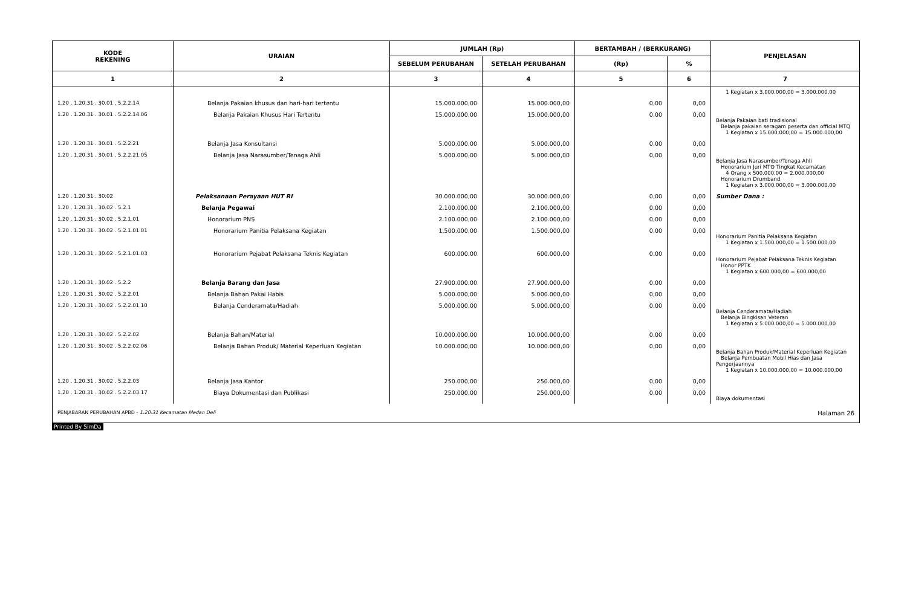| KODE REKENING | URAIAN | JUMLAH (Rp) | | BERTAMBAH / (BERKURANG) | | PENJELASAN |
| --- | --- | --- | --- | --- | --- | --- |
| | | SEBELUM PERUBAHAN | SETELAH PERUBAHAN | (Rp) | % | |
| 1 | 2 | 3 | 4 | 5 | 6 | 7 |
| | | | | | | 1 Kegiatan x 3.000.000,00 = 3.000.000,00 |
| 1.20 . 1.20.31 . 30.01 . 5.2.2.14 | Belanja Pakaian khusus dan hari-hari tertentu | 15.000.000,00 | 15.000.000,00 | 0,00 | 0,00 | |
| 1.20 . 1.20.31 . 30.01 . 5.2.2.14.06 | Belanja Pakaian Khusus Hari Tertentu | 15.000.000,00 | 15.000.000,00 | 0,00 | 0,00 | Belanja Pakaian bati tradisional Belanja pakaian seragam peserta dan official MTQ 1 Kegiatan x 15.000.000,00 = 15.000.000,00 |
| 1.20 . 1.20.31 . 30.01 . 5.2.2.21 | Belanja Jasa Konsultansi | 5.000.000,00 | 5.000.000,00 | 0,00 | 0,00 | |
| 1.20 . 1.20.31 . 30.01 . 5.2.2.21.05 | Belanja Jasa Narasumber/Tenaga Ahli | 5.000.000,00 | 5.000.000,00 | 0,00 | 0,00 | Belanja Jasa Narasumber/Tenaga Ahli Honorarium Juri MTQ Tingkat Kecamatan 4 Orang x 500.000,00 = 2.000.000,00 Honorarium Drumband 1 Kegiatan x 3.000.000,00 = 3.000.000,00 |
| 1.20 . 1.20.31 . 30.02 | Pelaksanaan Perayaan HUT RI | 30.000.000,00 | 30.000.000,00 | 0,00 | 0,00 | Sumber Dana : |
| 1.20 . 1.20.31 . 30.02 . 5.2.1 | Belanja Pegawai | 2.100.000,00 | 2.100.000,00 | 0,00 | 0,00 | |
| 1.20 . 1.20.31 . 30.02 . 5.2.1.01 | Honorarium PNS | 2.100.000,00 | 2.100.000,00 | 0,00 | 0,00 | |
| 1.20 . 1.20.31 . 30.02 . 5.2.1.01.01 | Honorarium Panitia Pelaksana Kegiatan | 1.500.000,00 | 1.500.000,00 | 0,00 | 0,00 | Honorarium Panitia Pelaksana Kegiatan 1 Kegiatan x 1.500.000,00 = 1.500.000,00 |
| 1.20 . 1.20.31 . 30.02 . 5.2.1.01.03 | Honorarium Pejabat Pelaksana Teknis Kegiatan | 600.000,00 | 600.000,00 | 0,00 | 0,00 | Honorarium Pejabat Pelaksana Teknis Kegiatan Honor PPTK 1 Kegiatan x 600.000,00 = 600.000,00 |
| 1.20 . 1.20.31 . 30.02 . 5.2.2 | Belanja Barang dan Jasa | 27.900.000,00 | 27.900.000,00 | 0,00 | 0,00 | |
| 1.20 . 1.20.31 . 30.02 . 5.2.2.01 | Belanja Bahan Pakai Habis | 5.000.000,00 | 5.000.000,00 | 0,00 | 0,00 | |
| 1.20 . 1.20.31 . 30.02 . 5.2.2.01.10 | Belanja Cenderamata/Hadiah | 5.000.000,00 | 5.000.000,00 | 0,00 | 0,00 | Belanja Cenderamata/Hadiah Belanja Bingkisan Veteran 1 Kegiatan x 5.000.000,00 = 5.000.000,00 |
| 1.20 . 1.20.31 . 30.02 . 5.2.2.02 | Belanja Bahan/Material | 10.000.000,00 | 10.000.000,00 | 0,00 | 0,00 | |
| 1.20 . 1.20.31 . 30.02 . 5.2.2.02.06 | Belanja Bahan Produk/ Material Keperluan Kegiatan | 10.000.000,00 | 10.000.000,00 | 0,00 | 0,00 | Belanja Bahan Produk/Material Keperluan Kegiatan Belanja Pembuatan Mobil Hias dan Jasa Pengerjaannya 1 Kegiatan x 10.000.000,00 = 10.000.000,00 |
| 1.20 . 1.20.31 . 30.02 . 5.2.2.03 | Belanja Jasa Kantor | 250.000,00 | 250.000,00 | 0,00 | 0,00 | |
| 1.20 . 1.20.31 . 30.02 . 5.2.2.03.17 | Biaya Dokumentasi dan Publikasi | 250.000,00 | 250.000,00 | 0,00 | 0,00 | Biaya dokumentasi |
PENJABARAN PERUBAHAN APBD - 1.20.31 Kecamatan Medan Deli Halaman 26
Printed By SimDa